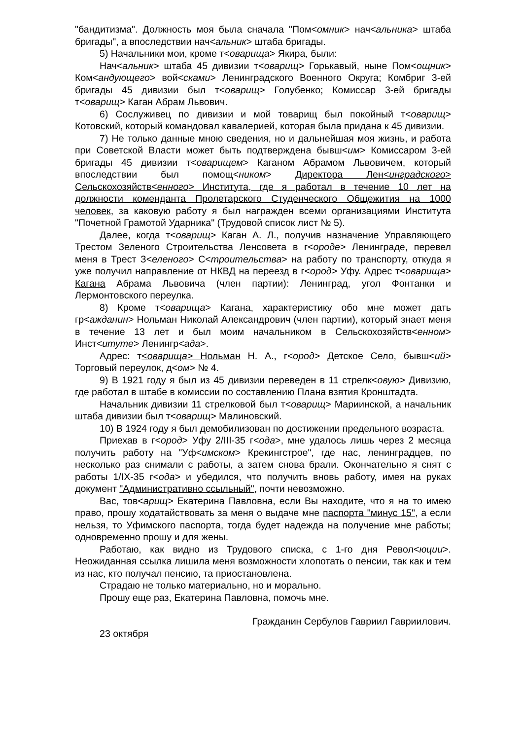"бандитизма". Должность моя была сначала "Пом<омник> нач<альника> штаба бригады", а впоследствии нач<альник> штаба бригады.
5) Начальники мои, кроме т<оварища> Якира, были:
Нач<альник> штаба 45 дивизии т<оварищ> Горькавый, ныне Пом<ощник> Ком<андующего> вой<сками> Ленинградского Военного Округа; Комбриг 3-ей бригады 45 дивизии был т<оварищ> Голубенко; Комиссар 3-ей бригады т<оварищ> Каган Абрам Львович.
6) Сослуживец по дивизии и мой товарищ был покойный т<оварищ> Котовский, который командовал кавалерией, которая была придана к 45 дивизии.
7) Не только данные мною сведения, но и дальнейшая моя жизнь, и работа при Советской Власти может быть подтверждена бывш<им> Комиссаром 3-ей бригады 45 дивизии т<оварищем> Каганом Абрамом Львовичем, который впоследствии был помощ<ником> Директора Лен<инградского> Сельскохозяйств<енного> Института, где я работал в течение 10 лет на должности коменданта Пролетарского Студенческого Общежития на 1000 человек, за каковую работу я был награжден всеми организациями Института "Почетной Грамотой Ударника" (Трудовой список лист № 5).
Далее, когда т<оварищ> Каган А. Л., получив назначение Управляющего Трестом Зеленого Строительства Ленсовета в г<ороде> Ленинграде, перевел меня в Трест З<еленого> С<троительства> на работу по транспорту, откуда я уже получил направление от НКВД на переезд в г<ород> Уфу. Адрес т<оварища> Кагана Абрама Львовича (член партии): Ленинград, угол Фонтанки и Лермонтовского переулка.
8) Кроме т<оварища> Кагана, характеристику обо мне может дать гр<ажданин> Нольман Николай Александрович (член партии), который знает меня в течение 13 лет и был моим начальником в Сельскохозяйств<енном> Инст<итуте> Ленингр<ада>.
Адрес: т<оварища> Нольман Н. А., г<ород> Детское Село, бывш<ий> Торговый переулок, д<ом> № 4.
9) В 1921 году я был из 45 дивизии переведен в 11 стрелк<овую> Дивизию, где работал в штабе в комиссии по составлению Плана взятия Кронштадта.
Начальник дивизии 11 стрелковой был т<оварищ> Мариинской, а начальник штаба дивизии был т<оварищ> Малиновский.
10) В 1924 году я был демобилизован по достижении предельного возраста.
Приехав в г<ород> Уфу 2/III-35 г<ода>, мне удалось лишь через 2 месяца получить работу на "Уф<имском> Крекингстрое", где нас, ленинградцев, по несколько раз снимали с работы, а затем снова брали. Окончательно я снят с работы 1/IX-35 г<ода> и убедился, что получить вновь работу, имея на руках документ "Административно ссыльный", почти невозможно.
Вас, тов<арищ> Екатерина Павловна, если Вы находите, что я на то имею право, прошу ходатайствовать за меня о выдаче мне паспорта "минус 15", а если нельзя, то Уфимского паспорта, тогда будет надежда на получение мне работы; одновременно прошу и для жены.
Работаю, как видно из Трудового списка, с 1-го дня Револ<юции>. Неожиданная ссылка лишила меня возможности хлопотать о пенсии, так как и тем из нас, кто получал пенсию, та приостановлена.
Страдаю не только материально, но и морально.
Прошу еще раз, Екатерина Павловна, помочь мне.
Гражданин Сербулов Гавриил Гавриилович.
23 октября